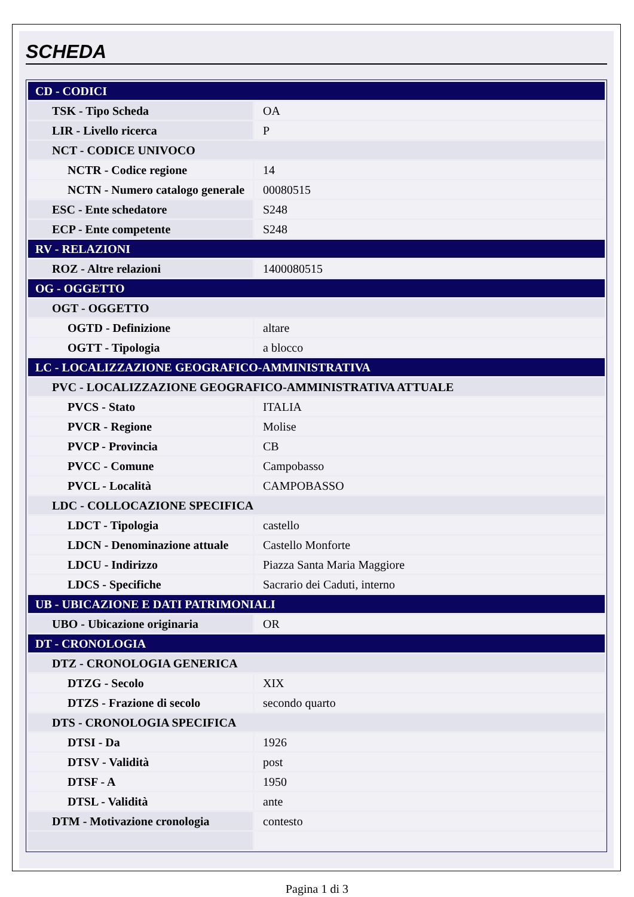SCHEDA
| CD - CODICI | |
| TSK - Tipo Scheda | OA |
| LIR - Livello ricerca | P |
| NCT - CODICE UNIVOCO | |
| NCTR - Codice regione | 14 |
| NCTN - Numero catalogo generale | 00080515 |
| ESC - Ente schedatore | S248 |
| ECP - Ente competente | S248 |
| RV - RELAZIONI | |
| ROZ - Altre relazioni | 1400080515 |
| OG - OGGETTO | |
| OGT - OGGETTO | |
| OGTD - Definizione | altare |
| OGTT - Tipologia | a blocco |
| LC - LOCALIZZAZIONE GEOGRAFICO-AMMINISTRATIVA | |
| PVC - LOCALIZZAZIONE GEOGRAFICO-AMMINISTRATIVA ATTUALE | |
| PVCS - Stato | ITALIA |
| PVCR - Regione | Molise |
| PVCP - Provincia | CB |
| PVCC - Comune | Campobasso |
| PVCL - Località | CAMPOBASSO |
| LDC - COLLOCAZIONE SPECIFICA | |
| LDCT - Tipologia | castello |
| LDCN - Denominazione attuale | Castello Monforte |
| LDCU - Indirizzo | Piazza Santa Maria Maggiore |
| LDCS - Specifiche | Sacrario dei Caduti, interno |
| UB - UBICAZIONE E DATI PATRIMONIALI | |
| UBO - Ubicazione originaria | OR |
| DT - CRONOLOGIA | |
| DTZ - CRONOLOGIA GENERICA | |
| DTZG - Secolo | XIX |
| DTZS - Frazione di secolo | secondo quarto |
| DTS - CRONOLOGIA SPECIFICA | |
| DTSI - Da | 1926 |
| DTSV - Validità | post |
| DTSF - A | 1950 |
| DTSL - Validità | ante |
| DTM - Motivazione cronologia | contesto |
Pagina 1 di 3